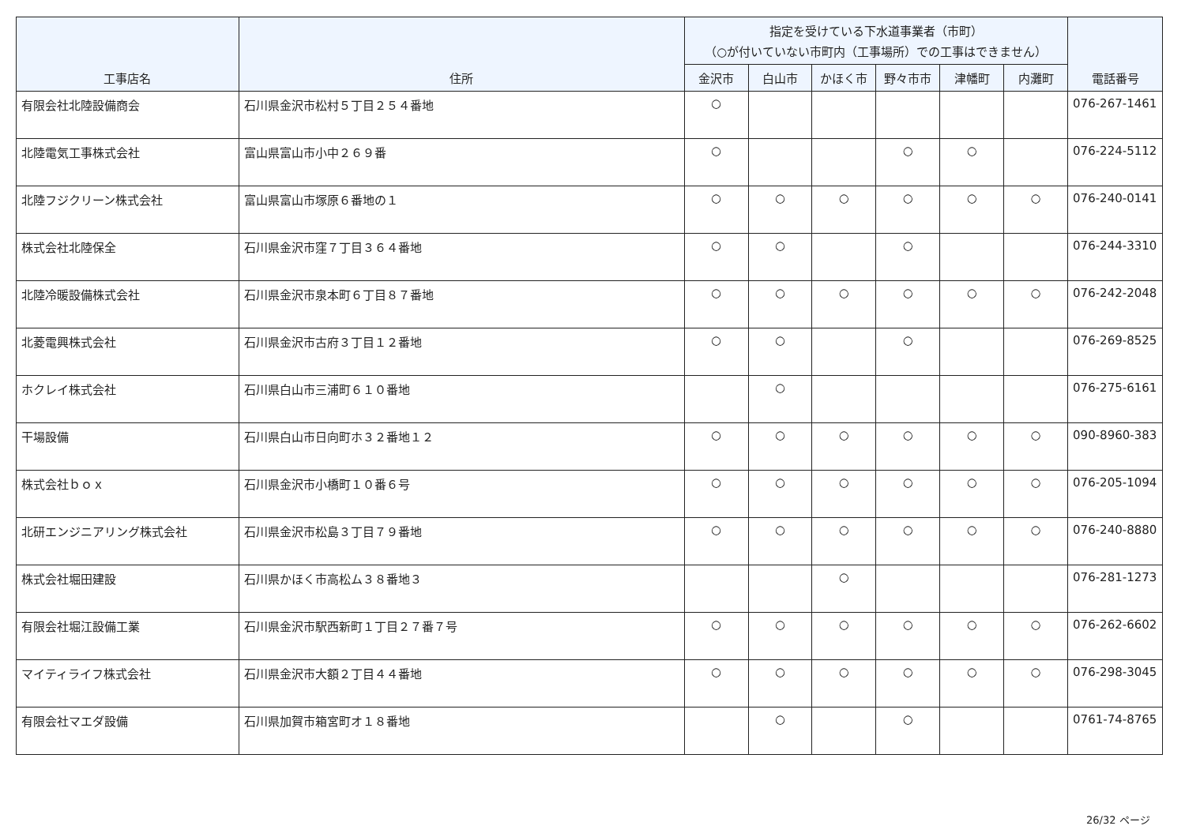| 工事店名 | 住所 | 指定を受けている下水道事業者（市町） （○が付いていない市町内（工事場所）での工事はできません） | | | | | | 電話番号 |
| --- | --- | --- | --- | --- | --- | --- | --- | --- |
| | | 金沢市 | 白山市 | かほく市 | 野々市市 | 津幡町 | 内灘町 | |
| 有限会社北陸設備商会 | 石川県金沢市松村５丁目２５４番地 | ○ | | | | | | 076-267-1461 |
| 北陸電気工事株式会社 | 富山県富山市小中２６９番 | ○ | | | ○ | ○ | | 076-224-5112 |
| 北陸フジクリーン株式会社 | 富山県富山市塚原６番地の１ | ○ | ○ | ○ | ○ | ○ | ○ | 076-240-0141 |
| 株式会社北陸保全 | 石川県金沢市窪７丁目３６４番地 | ○ | ○ | | ○ | | | 076-244-3310 |
| 北陸冷暖設備株式会社 | 石川県金沢市泉本町６丁目８７番地 | ○ | ○ | ○ | ○ | ○ | ○ | 076-242-2048 |
| 北菱電興株式会社 | 石川県金沢市古府３丁目１２番地 | ○ | ○ | | ○ | | | 076-269-8525 |
| ホクレイ株式会社 | 石川県白山市三浦町６１０番地 | | ○ | | | | | 076-275-6161 |
| 干場設備 | 石川県白山市日向町ホ３２番地１２ | ○ | ○ | ○ | ○ | ○ | ○ | 090-8960-383 |
| 株式会社ｂｏｘ | 石川県金沢市小橋町１０番６号 | ○ | ○ | ○ | ○ | ○ | ○ | 076-205-1094 |
| 北研エンジニアリング株式会社 | 石川県金沢市松島３丁目７９番地 | ○ | ○ | ○ | ○ | ○ | ○ | 076-240-8880 |
| 株式会社堀田建設 | 石川県かほく市高松ム３８番地３ | | | ○ | | | | 076-281-1273 |
| 有限会社堀江設備工業 | 石川県金沢市駅西新町１丁目２７番７号 | ○ | ○ | ○ | ○ | ○ | ○ | 076-262-6602 |
| マイティライフ株式会社 | 石川県金沢市大額２丁目４４番地 | ○ | ○ | ○ | ○ | ○ | ○ | 076-298-3045 |
| 有限会社マエダ設備 | 石川県加賀市箱宮町オ１８番地 | | ○ | | ○ | | | 0761-74-8765 |
26/32 ページ